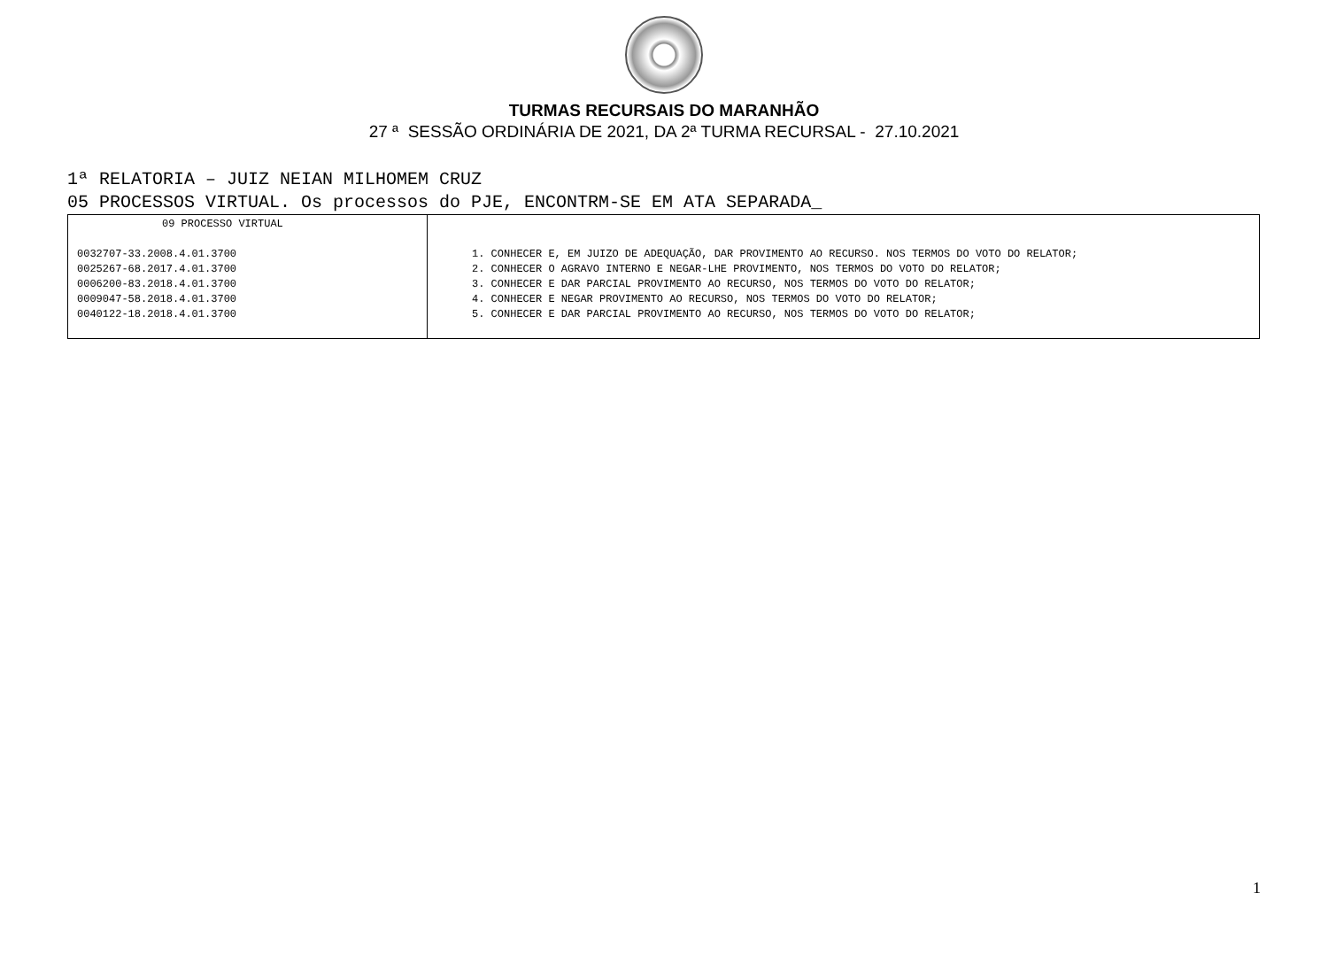TURMAS RECURSAIS DO MARANHÃO
27 ª SESSÃO ORDINÁRIA DE 2021, DA 2ª TURMA RECURSAL - 27.10.2021
1ª RELATORIA – JUIZ NEIAN MILHOMEM CRUZ
05 PROCESSOS VIRTUAL. Os processos do PJE, ENCONTRM-SE EM ATA SEPARADA_
| 09 PROCESSO VIRTUAL 0032707-33.2008.4.01.3700 0025267-68.2017.4.01.3700 0006200-83.2018.4.01.3700 0009047-58.2018.4.01.3700 0040122-18.2018.4.01.3700 | 1. CONHECER E, EM JUIZO DE ADEQUAÇÃO, DAR PROVIMENTO AO RECURSO. NOS TERMOS DO VOTO DO RELATOR; 2. CONHECER O AGRAVO INTERNO E NEGAR-LHE PROVIMENTO, NOS TERMOS DO VOTO DO RELATOR; 3. CONHECER E DAR PARCIAL PROVIMENTO AO RECURSO, NOS TERMOS DO VOTO DO RELATOR; 4. CONHECER E NEGAR PROVIMENTO AO RECURSO, NOS TERMOS DO VOTO DO RELATOR; 5. CONHECER E DAR PARCIAL PROVIMENTO AO RECURSO, NOS TERMOS DO VOTO DO RELATOR; |
1